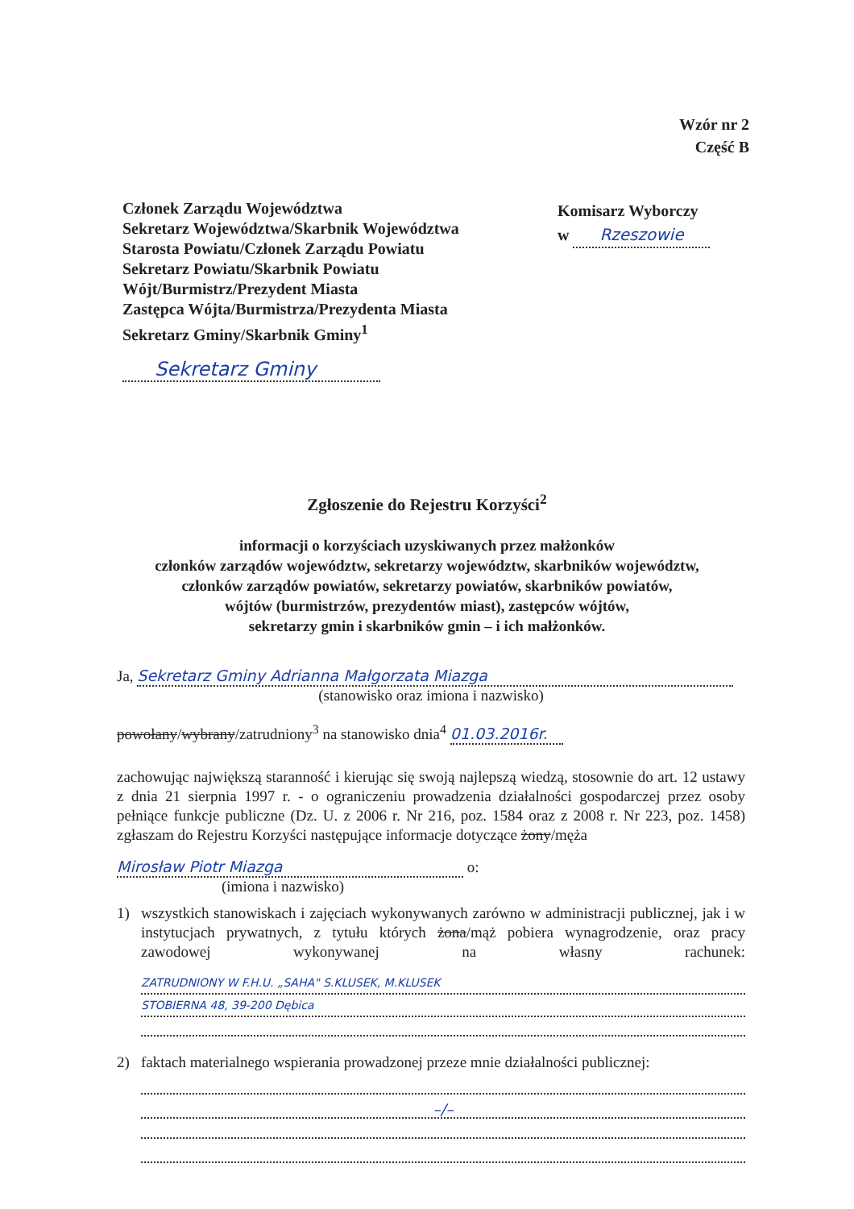Wzór nr 2
Część B
Członek Zarządu Województwa
Sekretarz Województwa/Skarbnik Województwa
Starosta Powiatu/Członek Zarządu Powiatu
Sekretarz Powiatu/Skarbnik Powiatu
Wójt/Burmistrz/Prezydent Miasta
Zastępca Wójta/Burmistrza/Prezydenta Miasta
Sekretarz Gminy/Skarbnik Gminy<sup>1</sup>
Sekretarz Gminy
Komisarz Wyborczy
w Rzeszowie
Zgłoszenie do Rejestru Korzyści<sup>2</sup>
informacji o korzyściach uzyskiwanych przez małżonków
członków zarządów województw, sekretarzy województw, skarbników województw,
członków zarządów powiatów, sekretarzy powiatów, skarbników powiatów,
wójtów (burmistrzów, prezydentów miast), zastępców wójtów,
sekretarzy gmin i skarbników gmin – i ich małżonków.
Ja, Sekretarz Gminy Adrianna Małgorzata Miazga
(stanowisko oraz imiona i nazwisko)
powołany/wybrany/zatrudniony<sup>3</sup> na stanowisko dnia<sup>4</sup> 01.03.2016r.
zachowując największą staranność i kierując się swoją najlepszą wiedzą, stosownie do art. 12 ustawy z dnia 21 sierpnia 1997 r. - o ograniczeniu prowadzenia działalności gospodarczej przez osoby pełniące funkcje publiczne (Dz. U. z 2006 r. Nr 216, poz. 1584 oraz z 2008 r. Nr 223, poz. 1458) zgłaszam do Rejestru Korzyści następujące informacje dotyczące żony/męża
Mirosław Piotr Miazga o:
(imiona i nazwisko)
1) wszystkich stanowiskach i zajęciach wykonywanych zarówno w administracji publicznej, jak i w instytucjach prywatnych, z tytułu których żona/mąż pobiera wynagrodzenie, oraz pracy zawodowej wykonywanej na własny rachunek:
ZATRUDNIONY W F.H.U. „SAHA" S.KLUSEK, M.KLUSEK
STOBIERNA 48, 39-200 Dębica
2) faktach materialnego wspierania prowadzonej przeze mnie działalności publicznej:
–/–